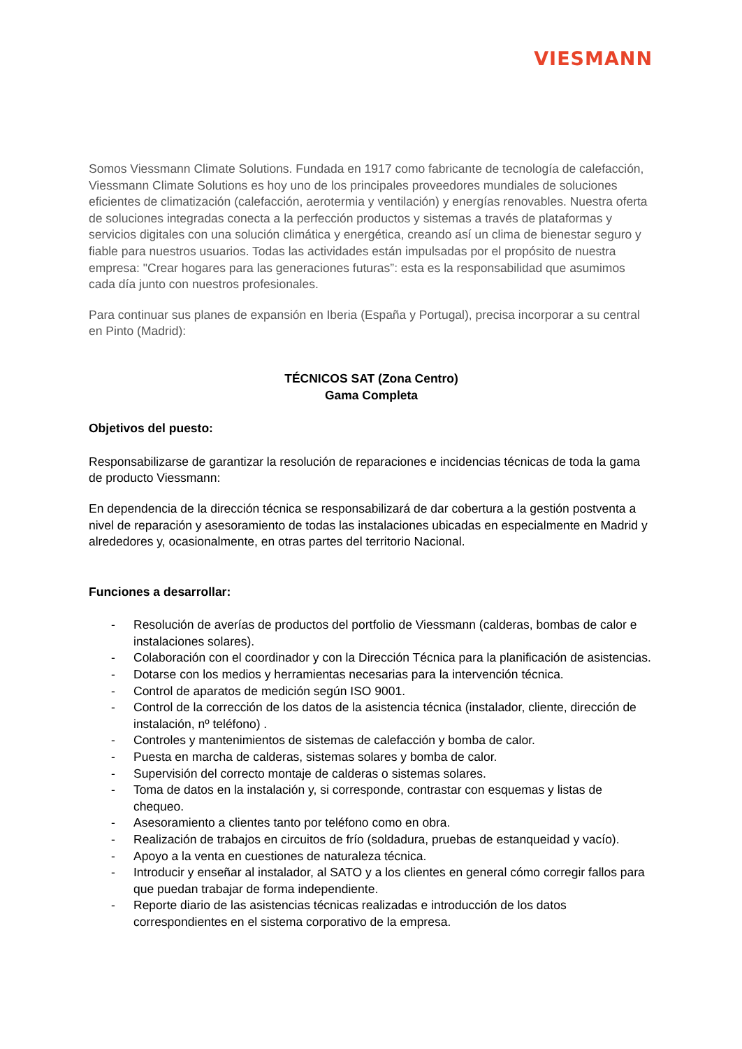VIESMANN
Somos Viessmann Climate Solutions. Fundada en 1917 como fabricante de tecnología de calefacción, Viessmann Climate Solutions es hoy uno de los principales proveedores mundiales de soluciones eficientes de climatización (calefacción, aerotermia y ventilación) y energías renovables. Nuestra oferta de soluciones integradas conecta a la perfección productos y sistemas a través de plataformas y servicios digitales con una solución climática y energética, creando así un clima de bienestar seguro y fiable para nuestros usuarios. Todas las actividades están impulsadas por el propósito de nuestra empresa: "Crear hogares para las generaciones futuras”: esta es la responsabilidad que asumimos cada día junto con nuestros profesionales.
Para continuar sus planes de expansión en Iberia (España y Portugal), precisa incorporar a su central en Pinto (Madrid):
TÉCNICOS SAT (Zona Centro)
Gama Completa
Objetivos del puesto:
Responsabilizarse de garantizar la resolución de reparaciones e incidencias técnicas de toda la gama de producto Viessmann:
En dependencia de la dirección técnica se responsabilizará de dar cobertura a la gestión postventa a nivel de reparación y asesoramiento de todas las instalaciones ubicadas en especialmente en Madrid y alrededores y, ocasionalmente, en otras partes del territorio Nacional.
Funciones a desarrollar:
- Resolución de averías de productos del portfolio de Viessmann (calderas, bombas de calor e instalaciones solares).
- Colaboración con el coordinador y con la Dirección Técnica para la planificación de asistencias.
- Dotarse con los medios y herramientas necesarias para la intervención técnica.
- Control de aparatos de medición según ISO 9001.
- Control de la corrección de los datos de la asistencia técnica (instalador, cliente, dirección de instalación, nº teléfono) .
- Controles y mantenimientos de sistemas de calefacción y bomba de calor.
- Puesta en marcha de calderas, sistemas solares y bomba de calor.
- Supervisión del correcto montaje de calderas o sistemas solares.
- Toma de datos en la instalación y, si corresponde, contrastar con esquemas y listas de chequeo.
- Asesoramiento a clientes tanto por teléfono como en obra.
- Realización de trabajos en circuitos de frío (soldadura, pruebas de estanqueidad y vacío).
- Apoyo a la venta en cuestiones de naturaleza técnica.
- Introducir y enseñar al instalador, al SATO y a los clientes en general cómo corregir fallos para que puedan trabajar de forma independiente.
- Reporte diario de las asistencias técnicas realizadas e introducción de los datos correspondientes en el sistema corporativo de la empresa.